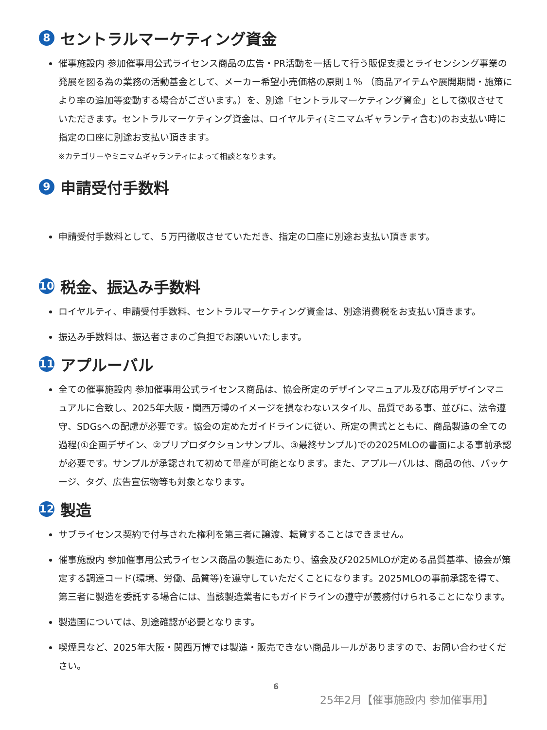8 セントラルマーケティング資金
催事施設内 参加催事用公式ライセンス商品の広告・PR活動を一括して行う販促支援とライセンシング事業の発展を図る為の業務の活動基金として、メーカー希望小売価格の原則１％ （商品アイテムや展開期間・施策により率の追加等変動する場合がございます。）を、別途「セントラルマーケティング資金」として徴収させていただきます。セントラルマーケティング資金は、ロイヤルティ(ミニマムギャランティ含む)のお支払い時に指定の口座に別途お支払い頂きます。
※カテゴリーやミニマムギャランティによって相談となります。
9 申請受付手数料
申請受付手数料として、５万円徴収させていただき、指定の口座に別途お支払い頂きます。
10 税金、振込み手数料
ロイヤルティ、申請受付手数料、セントラルマーケティング資金は、別途消費税をお支払い頂きます。
振込み手数料は、振込者さまのご負担でお願いいたします。
11 アプルーバル
全ての催事施設内 参加催事用公式ライセンス商品は、協会所定のデザインマニュアル及び応用デザインマニュアルに合致し、2025年大阪・関西万博のイメージを損なわないスタイル、品質である事、並びに、法令遵守、SDGsへの配慮が必要です。協会の定めたガイドラインに従い、所定の書式とともに、商品製造の全ての過程(①企画デザイン、②プリプロダクションサンプル、③最終サンプル)での2025MLOの書面による事前承認が必要です。サンプルが承認されて初めて量産が可能となります。また、アプルーバルは、商品の他、パッケージ、タグ、広告宣伝物等も対象となります。
12 製造
サブライセンス契約で付与された権利を第三者に譲渡、転貸することはできません。
催事施設内 参加催事用公式ライセンス商品の製造にあたり、協会及び2025MLOが定める品質基準、協会が策定する調達コード(環境、労働、品質等)を遵守していただくことになります。2025MLOの事前承認を得て、第三者に製造を委託する場合には、当該製造業者にもガイドラインの遵守が義務付けられることになります。
製造国については、別途確認が必要となります。
喫煙具など、2025年大阪・関西万博では製造・販売できない商品ルールがありますので、お問い合わせください。
6
25年2月【催事施設内 参加催事用】